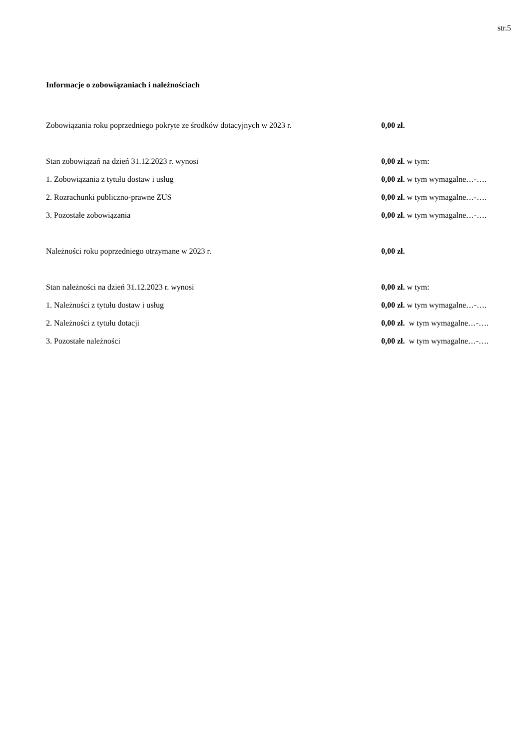str.5
Informacje o zobowiązaniach i należnościach
Zobowiązania roku poprzedniego pokryte ze środków dotacyjnych w 2023 r. 0,00 zł.
Stan zobowiązań na dzień 31.12.2023 r. wynosi 0,00 zł. w tym:
1. Zobowiązania z tytułu dostaw i usług 0,00 zł. w tym wymagalne…-….
2. Rozrachunki publiczno-prawne ZUS 0,00 zł. w tym wymagalne…-….
3. Pozostałe zobowiązania 0,00 zł. w tym wymagalne…-….
Należności roku poprzedniego otrzymane w 2023 r. 0,00 zł.
Stan należności na dzień 31.12.2023 r. wynosi 0,00 zł. w tym:
1. Należności z tytułu dostaw i usług 0,00 zł. w tym wymagalne…-….
2. Należności z tytułu dotacji 0,00 zł. w tym wymagalne…-….
3. Pozostałe należności 0,00 zł. w tym wymagalne…-….